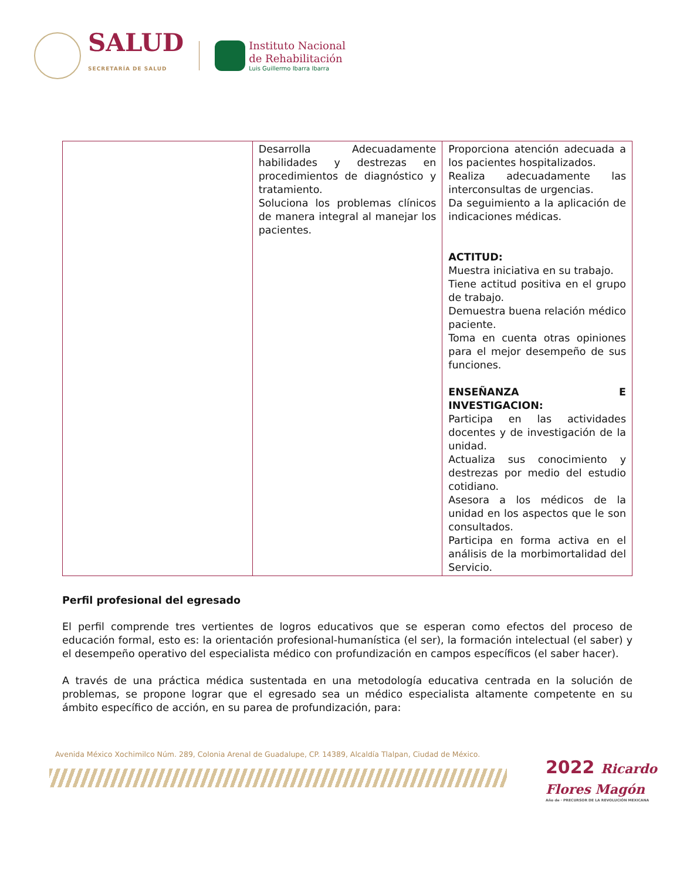SALUD
SECRETARÍA DE SALUD
Instituto Nacional
de Rehabilitación
Luis Guillermo Ibarra Ibarra
| | Desarrolla Adecuadamente habilidades y destrezas en procedimientos de diagnóstico y tratamiento. Soluciona los problemas clínicos de manera integral al manejar los pacientes. | Proporciona atención adecuada a los pacientes hospitalizados. Realiza adecuadamente las interconsultas de urgencias. Da seguimiento a la aplicación de indicaciones médicas. ACTITUD: Muestra iniciativa en su trabajo. Tiene actitud positiva en el grupo de trabajo. Demuestra buena relación médico paciente. Toma en cuenta otras opiniones para el mejor desempeño de sus funciones. ENSEÑANZA E INVESTIGACION: Participa en las actividades docentes y de investigación de la unidad. Actualiza sus conocimiento y destrezas por medio del estudio cotidiano. Asesora a los médicos de la unidad en los aspectos que le son consultados. Participa en forma activa en el análisis de la morbimortalidad del Servicio. |
Perfil profesional del egresado
El perfil comprende tres vertientes de logros educativos que se esperan como efectos del proceso de educación formal, esto es: la orientación profesional-humanística (el ser), la formación intelectual (el saber) y el desempeño operativo del especialista médico con profundización en campos específicos (el saber hacer).
A través de una práctica médica sustentada en una metodología educativa centrada en la solución de problemas, se propone lograr que el egresado sea un médico especialista altamente competente en su ámbito específico de acción, en su parea de profundización, para:
Avenida México Xochimilco Núm. 289, Colonia Arenal de Guadalupe, CP. 14389, Alcaldía Tlalpan, Ciudad de México.
2022 Ricardo Flores Magón
Año de · PRECURSOR DE LA REVOLUCIÓN MEXICANA